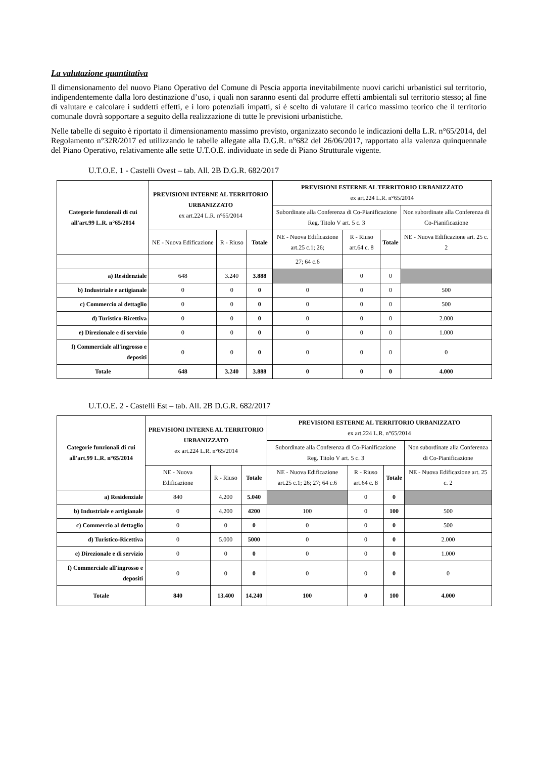La valutazione quantitativa
Il dimensionamento del nuovo Piano Operativo del Comune di Pescia apporta inevitabilmente nuovi carichi urbanistici sul territorio, indipendentemente dalla loro destinazione d’uso, i quali non saranno esenti dal produrre effetti ambientali sul territorio stesso; al fine di valutare e calcolare i suddetti effetti, e i loro potenziali impatti, si è scelto di valutare il carico massimo teorico che il territorio comunale dovrà sopportare a seguito della realizzazione di tutte le previsioni urbanistiche.
Nelle tabelle di seguito è riportato il dimensionamento massimo previsto, organizzato secondo le indicazioni della L.R. n°65/2014, del Regolamento n°32R/2017 ed utilizzando le tabelle allegate alla D.G.R. n°682 del 26/06/2017, rapportato alla valenza quinquennale del Piano Operativo, relativamente alle sette U.T.O.E. individuate in sede di Piano Strutturale vigente.
U.T.O.E. 1 - Castelli Ovest – tab. All. 2B D.G.R. 682/2017
| Categorie funzionali di cui all'art.99 L.R. n°65/2014 | PREVISIONI INTERNE AL TERRITORIO URBANIZZATO ex art.224 L.R. n°65/2014 | | | PREVISIONI ESTERNE AL TERRITORIO URBANIZZATO ex art.224 L.R. n°65/2014 | | | |
| --- | --- | --- | --- | --- | --- | --- | --- |
| | | | | Subordinate alla Conferenza di Co-Pianificazione Reg. Titolo V art. 5 c. 3 | | | Non subordinate alla Conferenza di Co-Pianificazione |
| | NE - Nuova Edificazione | R - Riuso | Totale | NE - Nuova Edificazione art.25 c.1; 26; | R - Riuso art.64 c. 8 | Totale | NE - Nuova Edificazione art. 25 c. 2 |
| | | | | 27; 64 c.6 | | | |
| a) Residenziale | 648 | 3.240 | 3.888 | | 0 | 0 | |
| b) Industriale e artigianale | 0 | 0 | 0 | 0 | 0 | 0 | 500 |
| c) Commercio al dettaglio | 0 | 0 | 0 | 0 | 0 | 0 | 500 |
| d) Turistico-Ricettiva | 0 | 0 | 0 | 0 | 0 | 0 | 2.000 |
| e) Direzionale e di servizio | 0 | 0 | 0 | 0 | 0 | 0 | 1.000 |
| f) Commerciale all'ingrosso e depositi | 0 | 0 | 0 | 0 | 0 | 0 | 0 |
| Totale | 648 | 3.240 | 3.888 | 0 | 0 | 0 | 4.000 |
U.T.O.E. 2 - Castelli Est – tab. All. 2B D.G.R. 682/2017
| Categorie funzionali di cui all'art.99 L.R. n°65/2014 | PREVISIONI INTERNE AL TERRITORIO URBANIZZATO ex art.224 L.R. n°65/2014 | | | PREVISIONI ESTERNE AL TERRITORIO URBANIZZATO ex art.224 L.R. n°65/2014 | | | |
| --- | --- | --- | --- | --- | --- | --- | --- |
| | | | | Subordinate alla Conferenza di Co-Pianificazione Reg. Titolo V art. 5 c. 3 | | | Non subordinate alla Conferenza di Co-Pianificazione |
| | NE - Nuova Edificazione | R - Riuso | Totale | NE - Nuova Edificazione art.25 c.1; 26; 27; 64 c.6 | R - Riuso art.64 c. 8 | Totale | NE - Nuova Edificazione art. 25 c. 2 |
| a) Residenziale | 840 | 4.200 | 5.040 | | 0 | 0 | |
| b) Industriale e artigianale | 0 | 4.200 | 4200 | 100 | 0 | 100 | 500 |
| c) Commercio al dettaglio | 0 | 0 | 0 | 0 | 0 | 0 | 500 |
| d) Turistico-Ricettiva | 0 | 5.000 | 5000 | 0 | 0 | 0 | 2.000 |
| e) Direzionale e di servizio | 0 | 0 | 0 | 0 | 0 | 0 | 1.000 |
| f) Commerciale all'ingrosso e depositi | 0 | 0 | 0 | 0 | 0 | 0 | 0 |
| Totale | 840 | 13.400 | 14.240 | 100 | 0 | 100 | 4.000 |